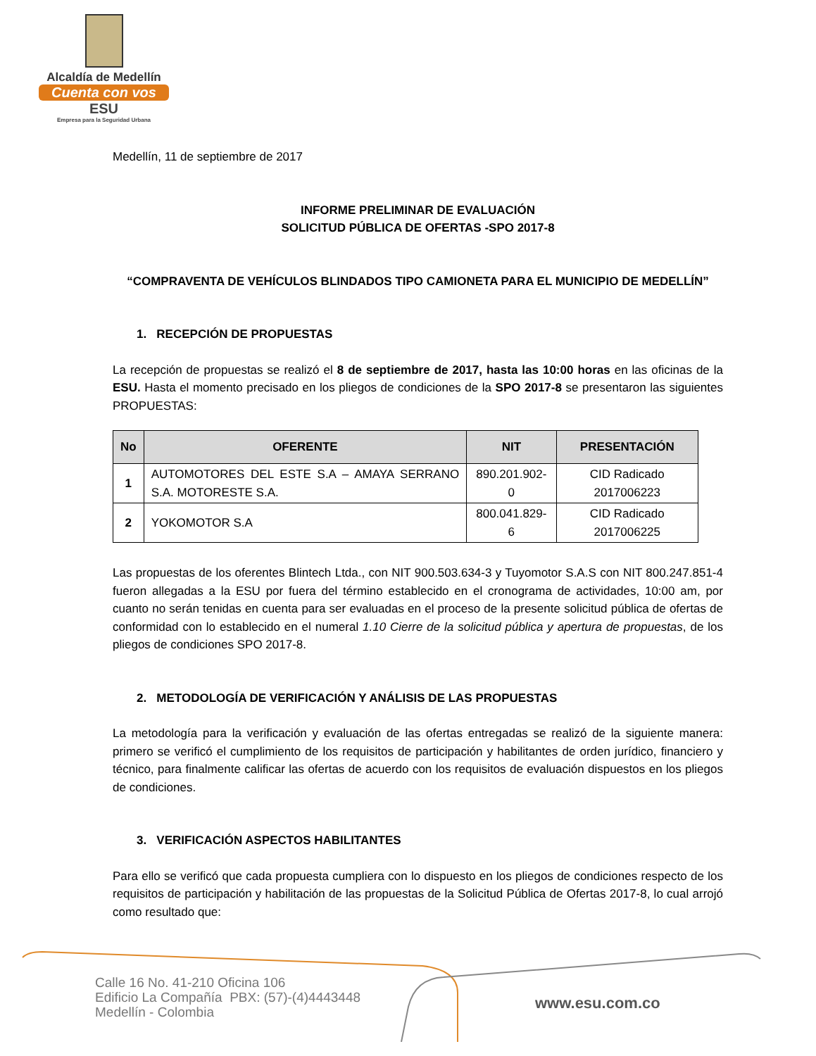Alcaldía de Medellín
Cuenta con vos
ESU
Empresa para la Seguridad Urbana
Medellín, 11 de septiembre de 2017
INFORME PRELIMINAR DE EVALUACIÓN
SOLICITUD PÚBLICA DE OFERTAS -SPO 2017-8
“COMPRAVENTA DE VEHÍCULOS BLINDADOS TIPO CAMIONETA PARA EL MUNICIPIO DE MEDELLÍN”
1. RECEPCIÓN DE PROPUESTAS
La recepción de propuestas se realizó el 8 de septiembre de 2017, hasta las 10:00 horas en las oficinas de la ESU. Hasta el momento precisado en los pliegos de condiciones de la SPO 2017-8 se presentaron las siguientes PROPUESTAS:
| No | OFERENTE | NIT | PRESENTACIÓN |
| --- | --- | --- | --- |
| 1 | AUTOMOTORES DEL ESTE S.A – AMAYA SERRANO S.A. MOTORESTE S.A. | 890.201.902-0 | CID Radicado 2017006223 |
| 2 | YOKOMOTOR S.A | 800.041.829-6 | CID Radicado 2017006225 |
Las propuestas de los oferentes Blintech Ltda., con NIT 900.503.634-3 y Tuyomotor S.A.S con NIT 800.247.851-4 fueron allegadas a la ESU por fuera del término establecido en el cronograma de actividades, 10:00 am, por cuanto no serán tenidas en cuenta para ser evaluadas en el proceso de la presente solicitud pública de ofertas de conformidad con lo establecido en el numeral 1.10 Cierre de la solicitud pública y apertura de propuestas, de los pliegos de condiciones SPO 2017-8.
2. METODOLOGÍA DE VERIFICACIÓN Y ANÁLISIS DE LAS PROPUESTAS
La metodología para la verificación y evaluación de las ofertas entregadas se realizó de la siguiente manera: primero se verificó el cumplimiento de los requisitos de participación y habilitantes de orden jurídico, financiero y técnico, para finalmente calificar las ofertas de acuerdo con los requisitos de evaluación dispuestos en los pliegos de condiciones.
3. VERIFICACIÓN ASPECTOS HABILITANTES
Para ello se verificó que cada propuesta cumpliera con lo dispuesto en los pliegos de condiciones respecto de los requisitos de participación y habilitación de las propuestas de la Solicitud Pública de Ofertas 2017-8, lo cual arrojó como resultado que:
Calle 16 No. 41-210 Oficina 106
Edificio La Compañía PBX: (57)-(4)4443448
Medellín - Colombia
www.esu.com.co